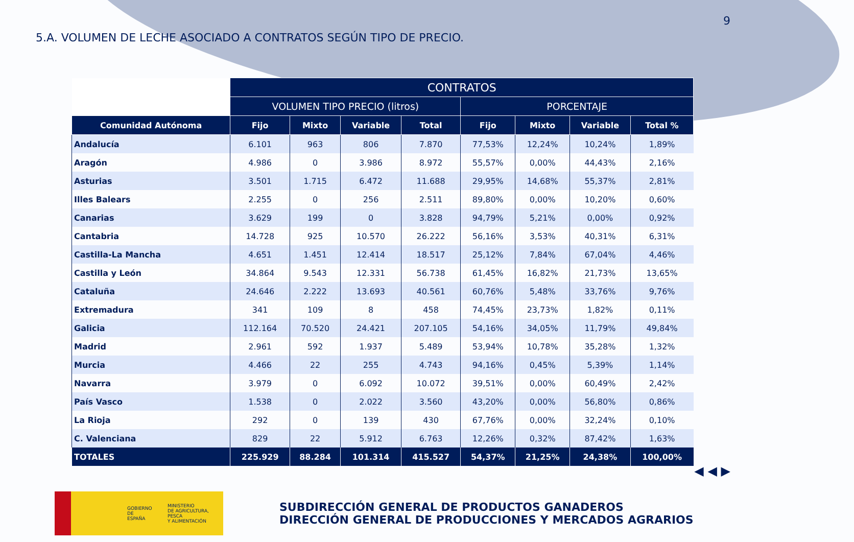9
5.A. VOLUMEN DE LECHE ASOCIADO A CONTRATOS SEGÚN TIPO DE PRECIO.
| | CONTRATOS | | | | | | | |
| | VOLUMEN TIPO PRECIO (litros) | | | | PORCENTAJE | | | |
| Comunidad Autónoma | Fijo | Mixto | Variable | Total | Fijo | Mixto | Variable | Total % |
| Andalucía | 6.101 | 963 | 806 | 7.870 | 77,53% | 12,24% | 10,24% | 1,89% |
| Aragón | 4.986 | 0 | 3.986 | 8.972 | 55,57% | 0,00% | 44,43% | 2,16% |
| Asturias | 3.501 | 1.715 | 6.472 | 11.688 | 29,95% | 14,68% | 55,37% | 2,81% |
| Illes Balears | 2.255 | 0 | 256 | 2.511 | 89,80% | 0,00% | 10,20% | 0,60% |
| Canarias | 3.629 | 199 | 0 | 3.828 | 94,79% | 5,21% | 0,00% | 0,92% |
| Cantabria | 14.728 | 925 | 10.570 | 26.222 | 56,16% | 3,53% | 40,31% | 6,31% |
| Castilla-La Mancha | 4.651 | 1.451 | 12.414 | 18.517 | 25,12% | 7,84% | 67,04% | 4,46% |
| Castilla y León | 34.864 | 9.543 | 12.331 | 56.738 | 61,45% | 16,82% | 21,73% | 13,65% |
| Cataluña | 24.646 | 2.222 | 13.693 | 40.561 | 60,76% | 5,48% | 33,76% | 9,76% |
| Extremadura | 341 | 109 | 8 | 458 | 74,45% | 23,73% | 1,82% | 0,11% |
| Galicia | 112.164 | 70.520 | 24.421 | 207.105 | 54,16% | 34,05% | 11,79% | 49,84% |
| Madrid | 2.961 | 592 | 1.937 | 5.489 | 53,94% | 10,78% | 35,28% | 1,32% |
| Murcia | 4.466 | 22 | 255 | 4.743 | 94,16% | 0,45% | 5,39% | 1,14% |
| Navarra | 3.979 | 0 | 6.092 | 10.072 | 39,51% | 0,00% | 60,49% | 2,42% |
| País Vasco | 1.538 | 0 | 2.022 | 3.560 | 43,20% | 0,00% | 56,80% | 0,86% |
| La Rioja | 292 | 0 | 139 | 430 | 67,76% | 0,00% | 32,24% | 0,10% |
| C. Valenciana | 829 | 22 | 5.912 | 6.763 | 12,26% | 0,32% | 87,42% | 1,63% |
| TOTALES | 225.929 | 88.284 | 101.314 | 415.527 | 54,37% | 21,25% | 24,38% | 100,00% |
◀ ◀ ▶
GOBIERNO
DE ESPAÑA
MINISTERIO
DE AGRICULTURA, PESCA
Y ALIMENTACIÓN
SUBDIRECCIÓN GENERAL DE PRODUCTOS GANADEROS
DIRECCIÓN GENERAL DE PRODUCCIONES Y MERCADOS AGRARIOS